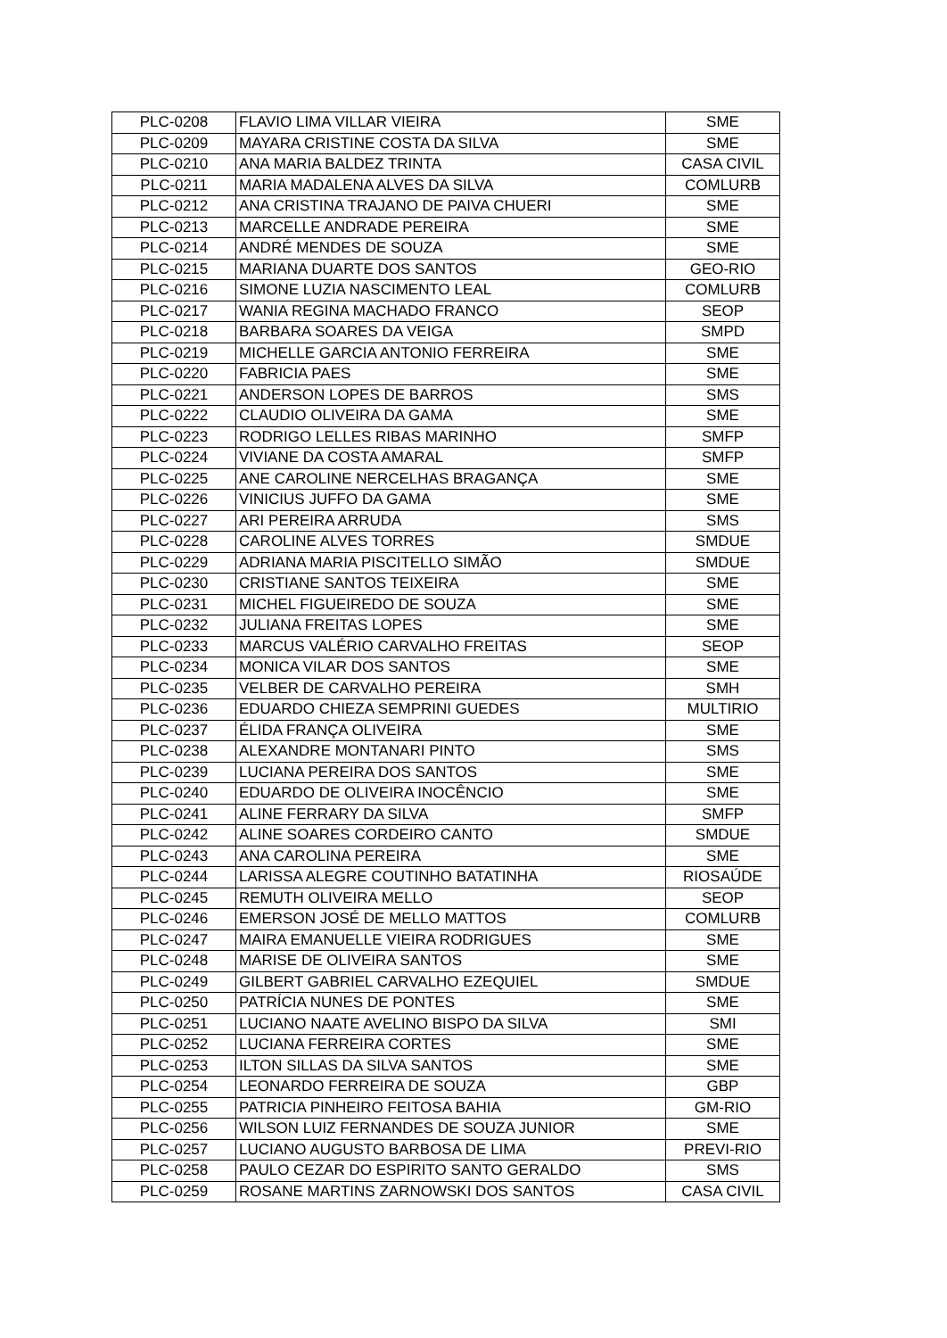| PLC-0208 | FLAVIO LIMA VILLAR VIEIRA | SME |
| PLC-0209 | MAYARA CRISTINE COSTA DA SILVA | SME |
| PLC-0210 | ANA MARIA BALDEZ TRINTA | CASA CIVIL |
| PLC-0211 | MARIA MADALENA ALVES DA SILVA | COMLURB |
| PLC-0212 | ANA CRISTINA TRAJANO DE PAIVA CHUERI | SME |
| PLC-0213 | MARCELLE ANDRADE PEREIRA | SME |
| PLC-0214 | ANDRÉ MENDES DE SOUZA | SME |
| PLC-0215 | MARIANA DUARTE DOS SANTOS | GEO-RIO |
| PLC-0216 | SIMONE LUZIA NASCIMENTO LEAL | COMLURB |
| PLC-0217 | WANIA REGINA MACHADO FRANCO | SEOP |
| PLC-0218 | BARBARA SOARES DA VEIGA | SMPD |
| PLC-0219 | MICHELLE GARCIA ANTONIO FERREIRA | SME |
| PLC-0220 | FABRICIA PAES | SME |
| PLC-0221 | ANDERSON LOPES DE BARROS | SMS |
| PLC-0222 | CLAUDIO OLIVEIRA DA GAMA | SME |
| PLC-0223 | RODRIGO LELLES RIBAS MARINHO | SMFP |
| PLC-0224 | VIVIANE DA COSTA AMARAL | SMFP |
| PLC-0225 | ANE CAROLINE NERCELHAS BRAGANÇA | SME |
| PLC-0226 | VINICIUS JUFFO DA GAMA | SME |
| PLC-0227 | ARI PEREIRA ARRUDA | SMS |
| PLC-0228 | CAROLINE ALVES TORRES | SMDUE |
| PLC-0229 | ADRIANA MARIA PISCITELLO SIMÃO | SMDUE |
| PLC-0230 | CRISTIANE SANTOS TEIXEIRA | SME |
| PLC-0231 | MICHEL FIGUEIREDO DE SOUZA | SME |
| PLC-0232 | JULIANA FREITAS LOPES | SME |
| PLC-0233 | MARCUS VALÉRIO CARVALHO FREITAS | SEOP |
| PLC-0234 | MONICA VILAR DOS SANTOS | SME |
| PLC-0235 | VELBER DE CARVALHO PEREIRA | SMH |
| PLC-0236 | EDUARDO CHIEZA SEMPRINI GUEDES | MULTIRIO |
| PLC-0237 | ÉLIDA FRANÇA OLIVEIRA | SME |
| PLC-0238 | ALEXANDRE MONTANARI PINTO | SMS |
| PLC-0239 | LUCIANA PEREIRA DOS SANTOS | SME |
| PLC-0240 | EDUARDO DE OLIVEIRA INOCÊNCIO | SME |
| PLC-0241 | ALINE FERRARY DA SILVA | SMFP |
| PLC-0242 | ALINE SOARES CORDEIRO CANTO | SMDUE |
| PLC-0243 | ANA CAROLINA PEREIRA | SME |
| PLC-0244 | LARISSA ALEGRE COUTINHO BATATINHA | RIOSAÚDE |
| PLC-0245 | REMUTH OLIVEIRA MELLO | SEOP |
| PLC-0246 | EMERSON JOSÉ DE MELLO MATTOS | COMLURB |
| PLC-0247 | MAIRA EMANUELLE VIEIRA RODRIGUES | SME |
| PLC-0248 | MARISE DE OLIVEIRA SANTOS | SME |
| PLC-0249 | GILBERT GABRIEL CARVALHO EZEQUIEL | SMDUE |
| PLC-0250 | PATRÍCIA NUNES DE PONTES | SME |
| PLC-0251 | LUCIANO NAATE AVELINO BISPO DA SILVA | SMI |
| PLC-0252 | LUCIANA FERREIRA CORTES | SME |
| PLC-0253 | ILTON SILLAS DA SILVA SANTOS | SME |
| PLC-0254 | LEONARDO FERREIRA DE SOUZA | GBP |
| PLC-0255 | PATRICIA PINHEIRO FEITOSA BAHIA | GM-RIO |
| PLC-0256 | WILSON LUIZ FERNANDES DE SOUZA JUNIOR | SME |
| PLC-0257 | LUCIANO AUGUSTO BARBOSA DE LIMA | PREVI-RIO |
| PLC-0258 | PAULO CEZAR DO ESPIRITO SANTO GERALDO | SMS |
| PLC-0259 | ROSANE MARTINS ZARNOWSKI DOS SANTOS | CASA CIVIL |